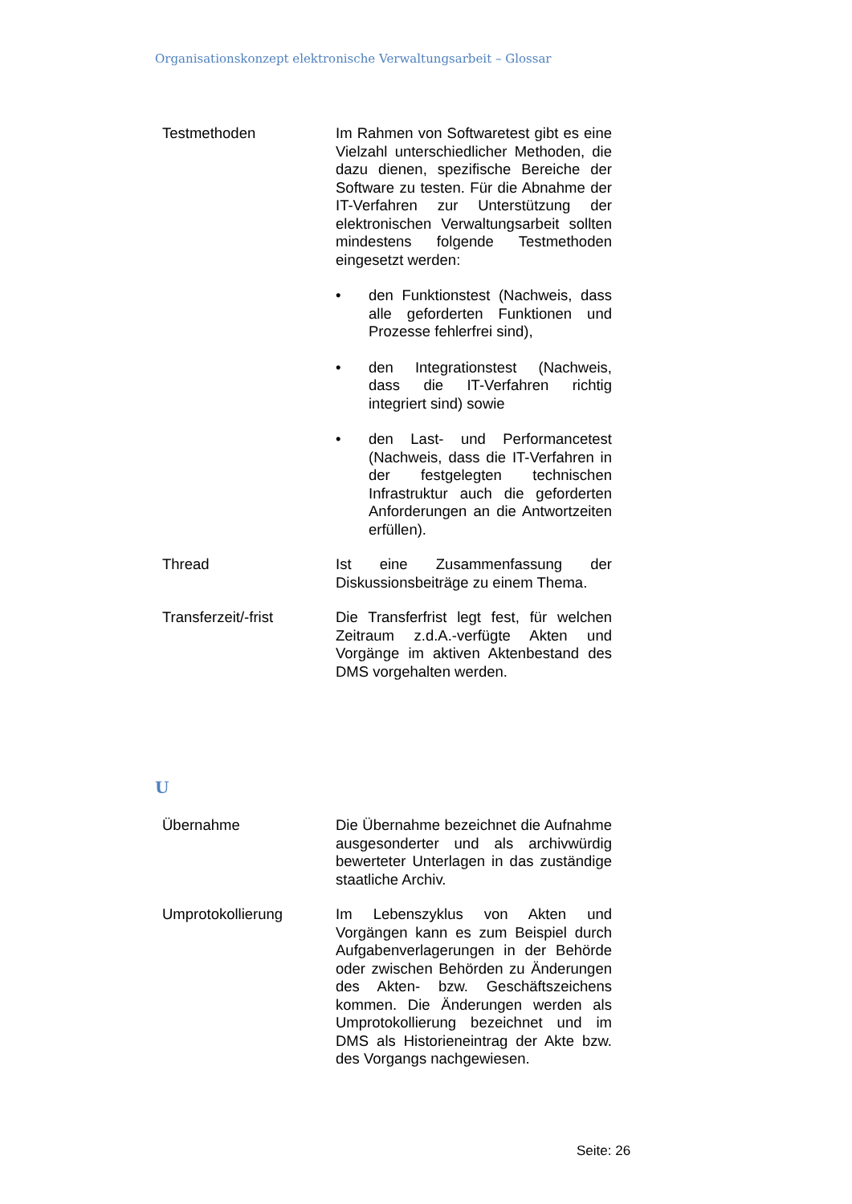Organisationskonzept elektronische Verwaltungsarbeit – Glossar
Testmethoden Im Rahmen von Softwaretest gibt es eine Vielzahl unterschiedlicher Methoden, die dazu dienen, spezifische Bereiche der Software zu testen. Für die Abnahme der IT-Verfahren zur Unterstützung der elektronischen Verwaltungsarbeit sollten mindestens folgende Testmethoden eingesetzt werden:
• den Funktionstest (Nachweis, dass alle geforderten Funktionen und Prozesse fehlerfrei sind),
• den Integrationstest (Nachweis, dass die IT-Verfahren richtig integriert sind) sowie
• den Last- und Performancetest (Nachweis, dass die IT-Verfahren in der festgelegten technischen Infrastruktur auch die geforderten Anforderungen an die Antwortzeiten erfüllen).
Thread Ist eine Zusammenfassung der Diskussionsbeiträge zu einem Thema.
Transferzeit/-frist Die Transferfrist legt fest, für welchen Zeitraum z.d.A.-verfügte Akten und Vorgänge im aktiven Aktenbestand des DMS vorgehalten werden.
U
Übernahme Die Übernahme bezeichnet die Aufnahme ausgesonderter und als archivwürdig bewerteter Unterlagen in das zuständige staatliche Archiv.
Umprotokollierung Im Lebenszyklus von Akten und Vorgängen kann es zum Beispiel durch Aufgabenverlagerungen in der Behörde oder zwischen Behörden zu Änderungen des Akten- bzw. Geschäftszeichens kommen. Die Änderungen werden als Umprotokollierung bezeichnet und im DMS als Historieneintrag der Akte bzw. des Vorgangs nachgewiesen.
Seite: 26